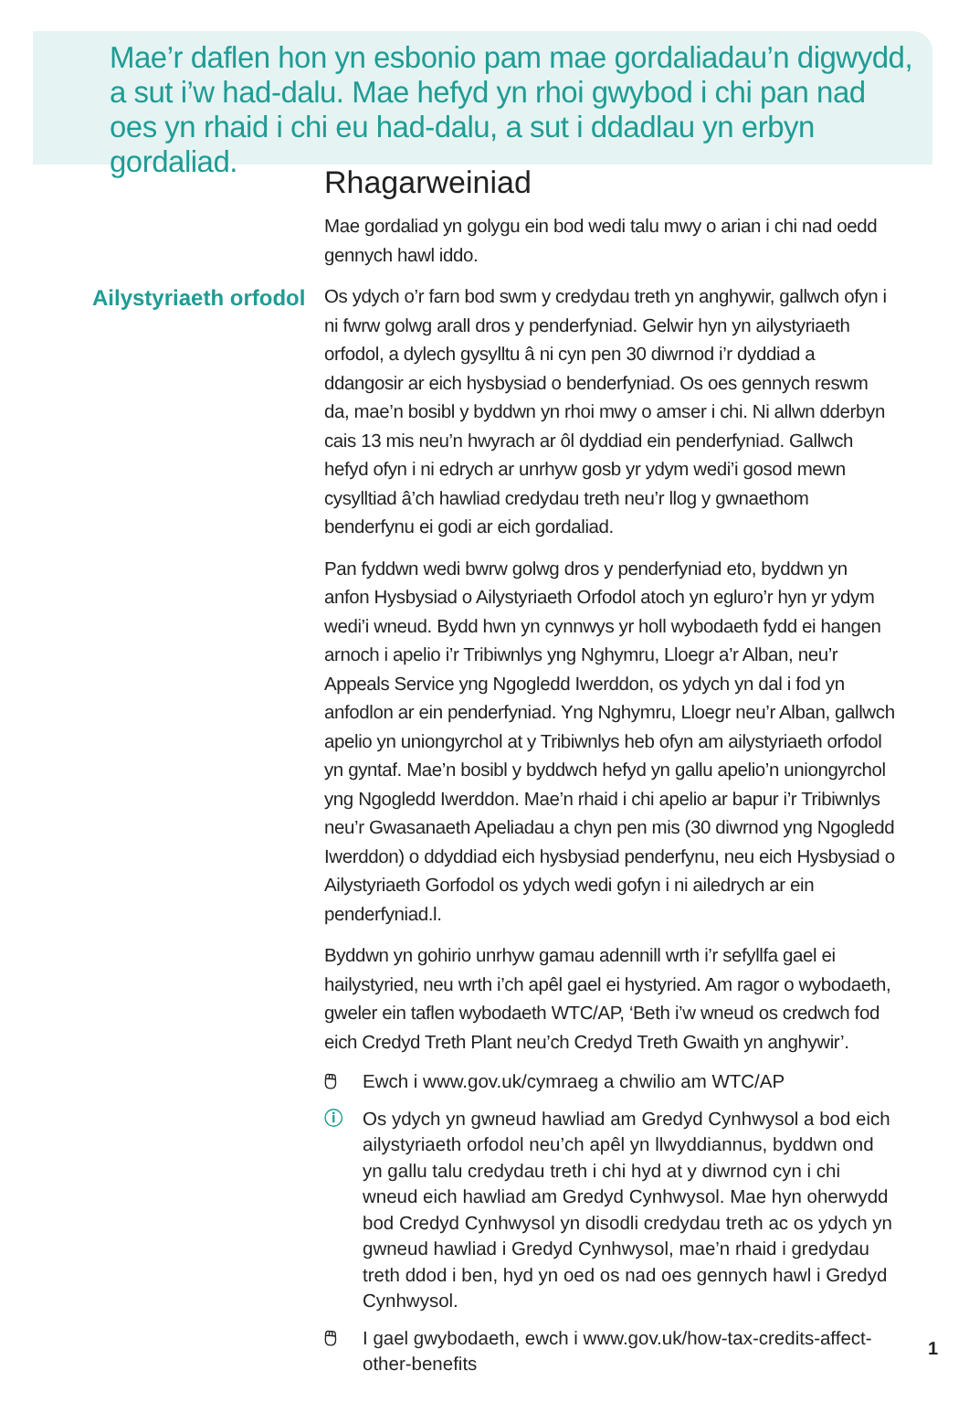Mae’r daflen hon yn esbonio pam mae gordaliadau’n digwydd, a sut i’w had-dalu. Mae hefyd yn rhoi gwybod i chi pan nad oes yn rhaid i chi eu had-dalu, a sut i ddadlau yn erbyn gordaliad.
Ailystyriaeth orfodol
Rhagarweiniad
Mae gordaliad yn golygu ein bod wedi talu mwy o arian i chi nad oedd gennych hawl iddo.
Os ydych o’r farn bod swm y credydau treth yn anghywir, gallwch ofyn i ni fwrw golwg arall dros y penderfyniad. Gelwir hyn yn ailystyriaeth orfodol, a dylech gysylltu â ni cyn pen 30 diwrnod i’r dyddiad a ddangosir ar eich hysbysiad o benderfyniad. Os oes gennych reswm da, mae’n bosibl y byddwn yn rhoi mwy o amser i chi. Ni allwn dderbyn cais 13 mis neu’n hwyrach ar ôl dyddiad ein penderfyniad. Gallwch hefyd ofyn i ni edrych ar unrhyw gosb yr ydym wedi’i gosod mewn cysylltiad â’ch hawliad credydau treth neu’r llog y gwnaethom benderfynu ei godi ar eich gordaliad.
Pan fyddwn wedi bwrw golwg dros y penderfyniad eto, byddwn yn anfon Hysbysiad o Ailystyriaeth Orfodol atoch yn egluro’r hyn yr ydym wedi’i wneud. Bydd hwn yn cynnwys yr holl wybodaeth fydd ei hangen arnoch i apelio i’r Tribiwnlys yng Nghymru, Lloegr a’r Alban, neu’r Appeals Service yng Ngogledd Iwerddon, os ydych yn dal i fod yn anfodlon ar ein penderfyniad. Yng Nghymru, Lloegr neu’r Alban, gallwch apelio yn uniongyrchol at y Tribiwnlys heb ofyn am ailystyriaeth orfodol yn gyntaf. Mae’n bosibl y byddwch hefyd yn gallu apelio’n uniongyrchol yng Ngogledd Iwerddon. Mae’n rhaid i chi apelio ar bapur i’r Tribiwnlys neu’r Gwasanaeth Apeliadau a chyn pen mis (30 diwrnod yng Ngogledd Iwerddon) o ddyddiad eich hysbysiad penderfynu, neu eich Hysbysiad o Ailystyriaeth Gorfodol os ydych wedi gofyn i ni ailedrych ar ein penderfyniad.l.
Byddwn yn gohirio unrhyw gamau adennill wrth i’r sefyllfa gael ei hailystyried, neu wrth i’ch apêl gael ei hystyried. Am ragor o wybodaeth, gweler ein taflen wybodaeth WTC/AP, ‘Beth i’w wneud os credwch fod eich Credyd Treth Plant neu’ch Credyd Treth Gwaith yn anghywir’.
🖱 Ewch i www.gov.uk/cymraeg a chwilio am WTC/AP
ⓘ Os ydych yn gwneud hawliad am Gredyd Cynhwysol a bod eich ailystyriaeth orfodol neu’ch apêl yn llwyddiannus, byddwn ond yn gallu talu credydau treth i chi hyd at y diwrnod cyn i chi wneud eich hawliad am Gredyd Cynhwysol. Mae hyn oherwydd bod Credyd Cynhwysol yn disodli credydau treth ac os ydych yn gwneud hawliad i Gredyd Cynhwysol, mae’n rhaid i gredydau treth ddod i ben, hyd yn oed os nad oes gennych hawl i Gredyd Cynhwysol.
🖱 I gael gwybodaeth, ewch i www.gov.uk/how-tax-credits-affect-other-benefits
1